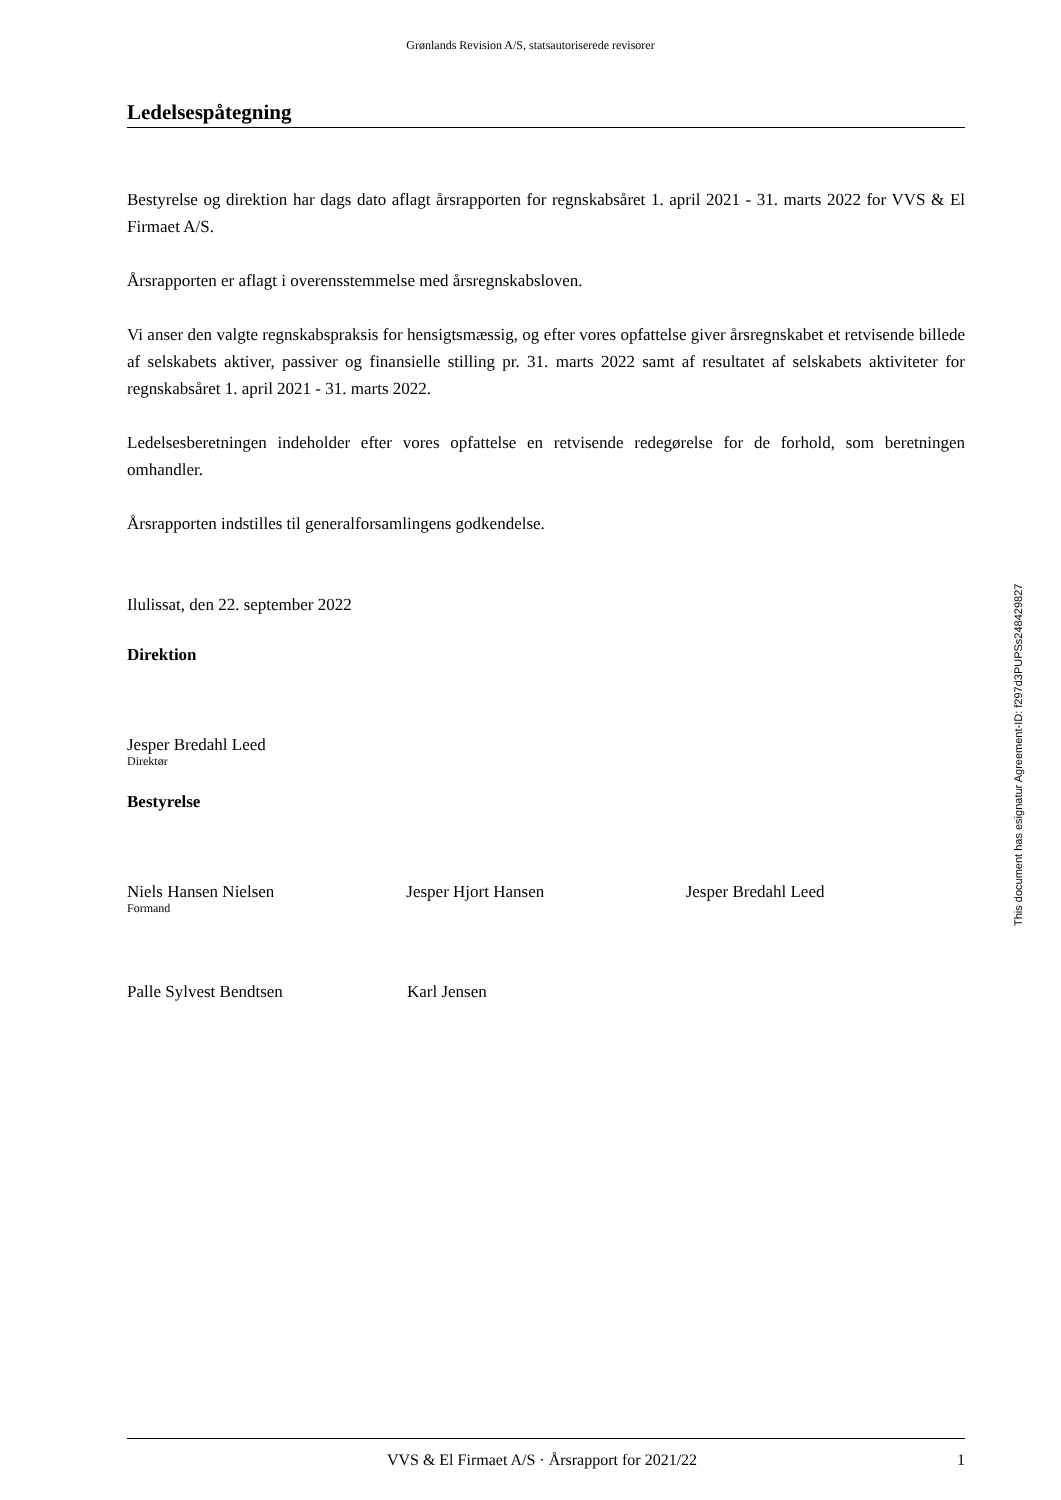Grønlands Revision A/S, statsautoriserede revisorer
Ledelsespåtegning
Bestyrelse og direktion har dags dato aflagt årsrapporten for regnskabsåret 1. april 2021 - 31. marts 2022 for VVS & El Firmaet A/S.
Årsrapporten er aflagt i overensstemmelse med årsregnskabsloven.
Vi anser den valgte regnskabspraksis for hensigtsmæssig, og efter vores opfattelse giver årsregnskabet et retvisende billede af selskabets aktiver, passiver og finansielle stilling pr. 31. marts 2022 samt af resultatet af selskabets aktiviteter for regnskabsåret 1. april 2021 - 31. marts 2022.
Ledelsesberetningen indeholder efter vores opfattelse en retvisende redegørelse for de forhold, som beretningen omhandler.
Årsrapporten indstilles til generalforsamlingens godkendelse.
Ilulissat, den 22. september 2022
Direktion
Jesper Bredahl Leed
Direktør
Bestyrelse
Niels Hansen Nielsen
Formand
Jesper Hjort Hansen Jesper Bredahl Leed
Palle Sylvest Bendtsen Karl Jensen
This document has esignatur Agreement-ID: f297d3PUPSs248429827
VVS & El Firmaet A/S · Årsrapport for 2021/22 1